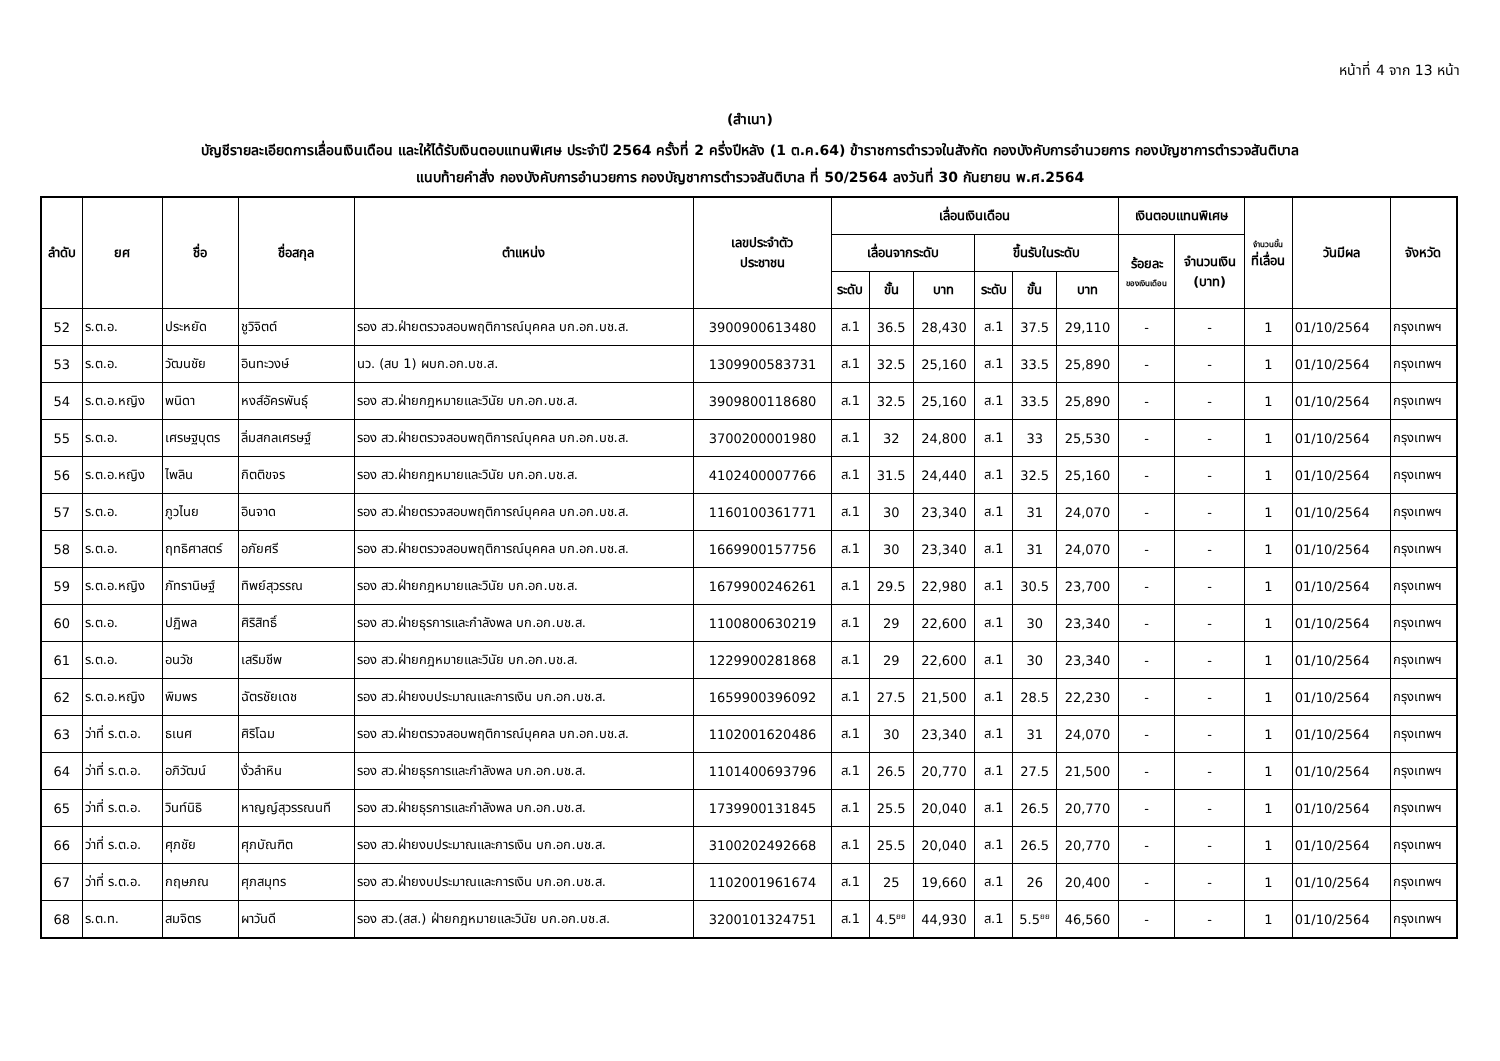หน้าที่ 4 จาก 13 หน้า
(สำเนา)
บัญชีรายละเอียดการเลื่อนเงินเดือน และให้ได้รับเงินตอบแทนพิเศษ ประจำปี 2564 ครั้งที่ 2 ครึ่งปีหลัง (1 ต.ค.64) ข้าราชการตำรวจในสังกัด กองบังคับการอำนวยการ กองบัญชาการตำรวจสันติบาล
แนบท้ายคำสั่ง กองบังคับการอำนวยการ กองบัญชาการตำรวจสันติบาล ที่ 50/2564 ลงวันที่ 30 กันยายน พ.ศ.2564
| ลำดับ | ยศ | ชื่อ | ชื่อสกุล | ตำแหน่ง | เลขประจำตัว ประชาชน | เลื่อนเงินเดือน | | | | | | เงินตอบแทนพิเศษ | | จำนวนขั้น ที่เลื่อน | วันมีผล | จังหวัด |
| --- | --- | --- | --- | --- | --- | --- | --- | --- | --- | --- | --- | --- | --- | --- | --- | --- |
| | | | | | | เลื่อนจากระดับ | | | ขึ้นรับในระดับ | | | ร้อยละ ของเงินเดือน | จำนวนเงิน (บาท) | | | |
| | | | | | | ระดับ | ขั้น | บาท | ระดับ | ขั้น | บาท | | | | | |
| 52 | ร.ต.อ. | ประหยัด | ชูวิจิตต์ | รอง สว.ฝ่ายตรวจสอบพฤติการณ์บุคคล บก.อก.บช.ส. | 3900900613480 | ส.1 | 36.5 | 28,430 | ส.1 | 37.5 | 29,110 | - | - | 1 | 01/10/2564 | กรุงเทพฯ |
| 53 | ร.ต.อ. | วัฒนชัย | อินทะวงษ์ | นว. (สบ 1) ผบก.อก.บช.ส. | 1309900583731 | ส.1 | 32.5 | 25,160 | ส.1 | 33.5 | 25,890 | - | - | 1 | 01/10/2564 | กรุงเทพฯ |
| 54 | ร.ต.อ.หญิง | พนิดา | หงส์อัครพันธุ์ | รอง สว.ฝ่ายกฎหมายและวินัย บก.อก.บช.ส. | 3909800118680 | ส.1 | 32.5 | 25,160 | ส.1 | 33.5 | 25,890 | - | - | 1 | 01/10/2564 | กรุงเทพฯ |
| 55 | ร.ต.อ. | เศรษฐบุตร | ลิ่มสกลเศรษฐ์ | รอง สว.ฝ่ายตรวจสอบพฤติการณ์บุคคล บก.อก.บช.ส. | 3700200001980 | ส.1 | 32 | 24,800 | ส.1 | 33 | 25,530 | - | - | 1 | 01/10/2564 | กรุงเทพฯ |
| 56 | ร.ต.อ.หญิง | ไพลิน | กิตติขจร | รอง สว.ฝ่ายกฎหมายและวินัย บก.อก.บช.ส. | 4102400007766 | ส.1 | 31.5 | 24,440 | ส.1 | 32.5 | 25,160 | - | - | 1 | 01/10/2564 | กรุงเทพฯ |
| 57 | ร.ต.อ. | ภูวไนย | อินจาด | รอง สว.ฝ่ายตรวจสอบพฤติการณ์บุคคล บก.อก.บช.ส. | 1160100361771 | ส.1 | 30 | 23,340 | ส.1 | 31 | 24,070 | - | - | 1 | 01/10/2564 | กรุงเทพฯ |
| 58 | ร.ต.อ. | ฤทธิศาสตร์ | อภัยศรี | รอง สว.ฝ่ายตรวจสอบพฤติการณ์บุคคล บก.อก.บช.ส. | 1669900157756 | ส.1 | 30 | 23,340 | ส.1 | 31 | 24,070 | - | - | 1 | 01/10/2564 | กรุงเทพฯ |
| 59 | ร.ต.อ.หญิง | ภัทรานิษฐ์ | ทิพย์สุวรรณ | รอง สว.ฝ่ายกฎหมายและวินัย บก.อก.บช.ส. | 1679900246261 | ส.1 | 29.5 | 22,980 | ส.1 | 30.5 | 23,700 | - | - | 1 | 01/10/2564 | กรุงเทพฯ |
| 60 | ร.ต.อ. | ปฏิพล | ศิริสิทธิ์ | รอง สว.ฝ่ายธุรการและกำลังพล บก.อก.บช.ส. | 1100800630219 | ส.1 | 29 | 22,600 | ส.1 | 30 | 23,340 | - | - | 1 | 01/10/2564 | กรุงเทพฯ |
| 61 | ร.ต.อ. | อนวัช | เสริมชีพ | รอง สว.ฝ่ายกฎหมายและวินัย บก.อก.บช.ส. | 1229900281868 | ส.1 | 29 | 22,600 | ส.1 | 30 | 23,340 | - | - | 1 | 01/10/2564 | กรุงเทพฯ |
| 62 | ร.ต.อ.หญิง | พิมพร | ฉัตรชัยเดช | รอง สว.ฝ่ายงบประมาณและการเงิน บก.อก.บช.ส. | 1659900396092 | ส.1 | 27.5 | 21,500 | ส.1 | 28.5 | 22,230 | - | - | 1 | 01/10/2564 | กรุงเทพฯ |
| 63 | ว่าที่ ร.ต.อ. | ธเนศ | ศิริโฉม | รอง สว.ฝ่ายตรวจสอบพฤติการณ์บุคคล บก.อก.บช.ส. | 1102001620486 | ส.1 | 30 | 23,340 | ส.1 | 31 | 24,070 | - | - | 1 | 01/10/2564 | กรุงเทพฯ |
| 64 | ว่าที่ ร.ต.อ. | อภิวัฒน์ | งั่วลำหิน | รอง สว.ฝ่ายธุรการและกำลังพล บก.อก.บช.ส. | 1101400693796 | ส.1 | 26.5 | 20,770 | ส.1 | 27.5 | 21,500 | - | - | 1 | 01/10/2564 | กรุงเทพฯ |
| 65 | ว่าที่ ร.ต.อ. | วินท์นิธิ | หาญญ์สุวรรณนที | รอง สว.ฝ่ายธุรการและกำลังพล บก.อก.บช.ส. | 1739900131845 | ส.1 | 25.5 | 20,040 | ส.1 | 26.5 | 20,770 | - | - | 1 | 01/10/2564 | กรุงเทพฯ |
| 66 | ว่าที่ ร.ต.อ. | ศุภชัย | ศุภบัณฑิต | รอง สว.ฝ่ายงบประมาณและการเงิน บก.อก.บช.ส. | 3100202492668 | ส.1 | 25.5 | 20,040 | ส.1 | 26.5 | 20,770 | - | - | 1 | 01/10/2564 | กรุงเทพฯ |
| 67 | ว่าที่ ร.ต.อ. | กฤษภณ | ศุภสมุทร | รอง สว.ฝ่ายงบประมาณและการเงิน บก.อก.บช.ส. | 1102001961674 | ส.1 | 25 | 19,660 | ส.1 | 26 | 20,400 | - | - | 1 | 01/10/2564 | กรุงเทพฯ |
| 68 | ร.ต.ท. | สมจิตร | ผาวันดี | รอง สว.(สส.) ฝ่ายกฎหมายและวินัย บก.อก.บช.ส. | 3200101324751 | ส.1 | 4.5<sup>ยย</sup> | 44,930 | ส.1 | 5.5<sup>ยย</sup> | 46,560 | - | - | 1 | 01/10/2564 | กรุงเทพฯ |